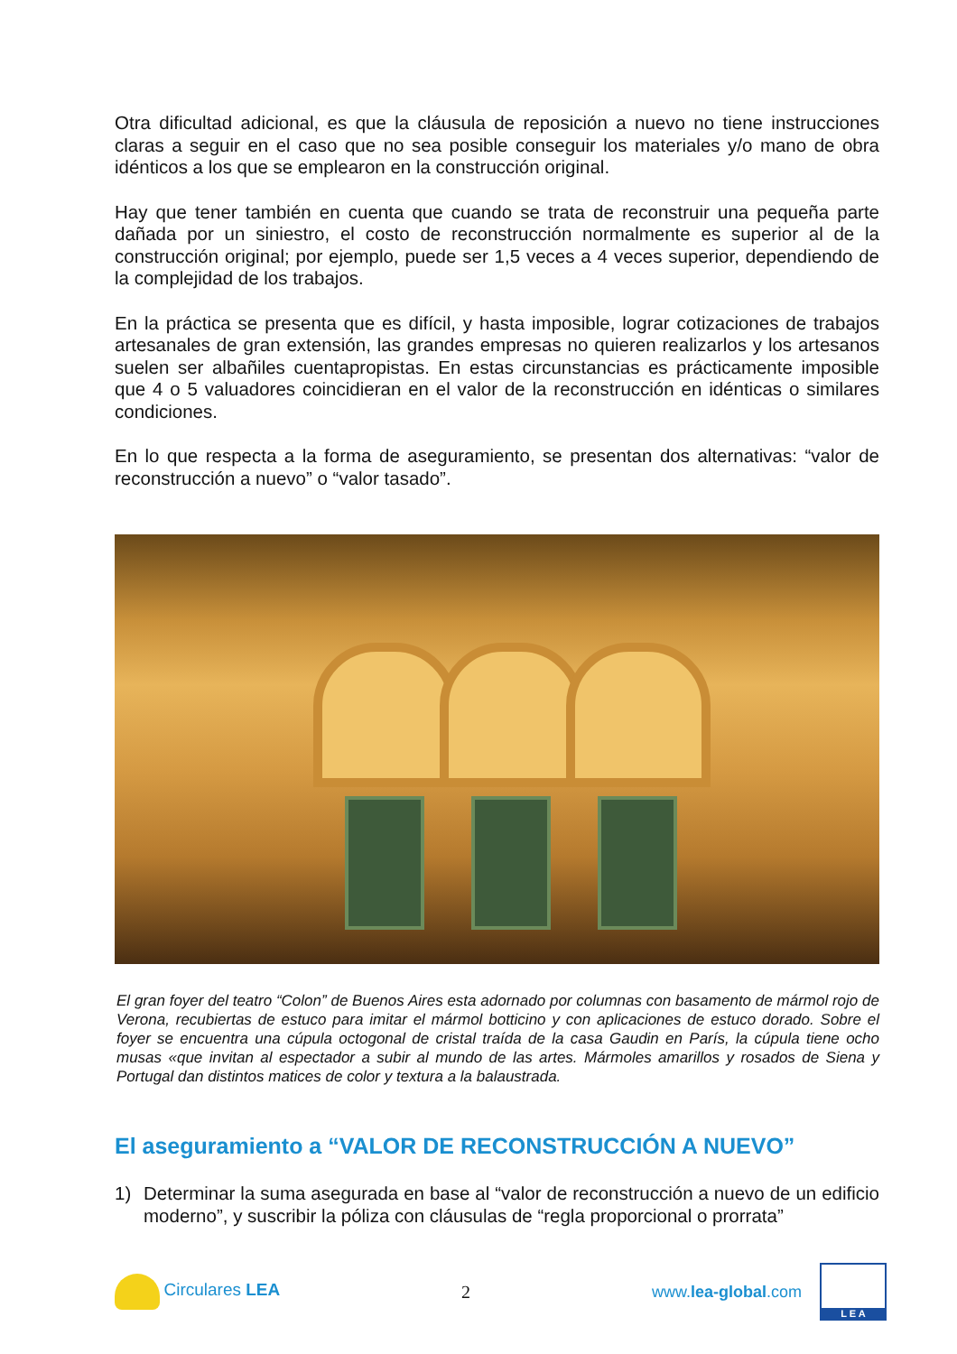Otra dificultad adicional, es que la cláusula de reposición a nuevo no tiene instrucciones claras a seguir en el caso que no sea posible conseguir los materiales y/o mano de obra idénticos a los que se emplearon en la construcción original.
Hay que tener también en cuenta que cuando se trata de reconstruir una pequeña parte dañada por un siniestro, el costo de reconstrucción normalmente es superior al de la construcción original; por ejemplo, puede ser 1,5 veces a 4 veces superior, dependiendo de la complejidad de los trabajos.
En la práctica se presenta que es difícil, y hasta imposible, lograr cotizaciones de trabajos artesanales de gran extensión, las grandes empresas no quieren realizarlos y los artesanos suelen ser albañiles cuentapropistas. En estas circunstancias es prácticamente imposible que 4 o 5 valuadores coincidieran en el valor de la reconstrucción en idénticas o similares condiciones.
En lo que respecta a la forma de aseguramiento, se presentan dos alternativas: “valor de reconstrucción a nuevo” o “valor tasado”.
El gran foyer del teatro “Colon” de Buenos Aires esta adornado por columnas con basamento de mármol rojo de Verona, recubiertas de estuco para imitar el mármol botticino y con aplicaciones de estuco dorado. Sobre el foyer se encuentra una cúpula octogonal de cristal traída de la casa Gaudin en París, la cúpula tiene ocho musas «que invitan al espectador a subir al mundo de las artes. Mármoles amarillos y rosados de Siena y Portugal dan distintos matices de color y textura a la balaustrada.
El aseguramiento a “VALOR DE RECONSTRUCCIÓN A NUEVO”
1) Determinar la suma asegurada en base al “valor de reconstrucción a nuevo de un edificio moderno”, y suscribir la póliza con cláusulas de “regla proporcional o prorrata”
Circulares LEA 2
www.lea-global.com
L E A